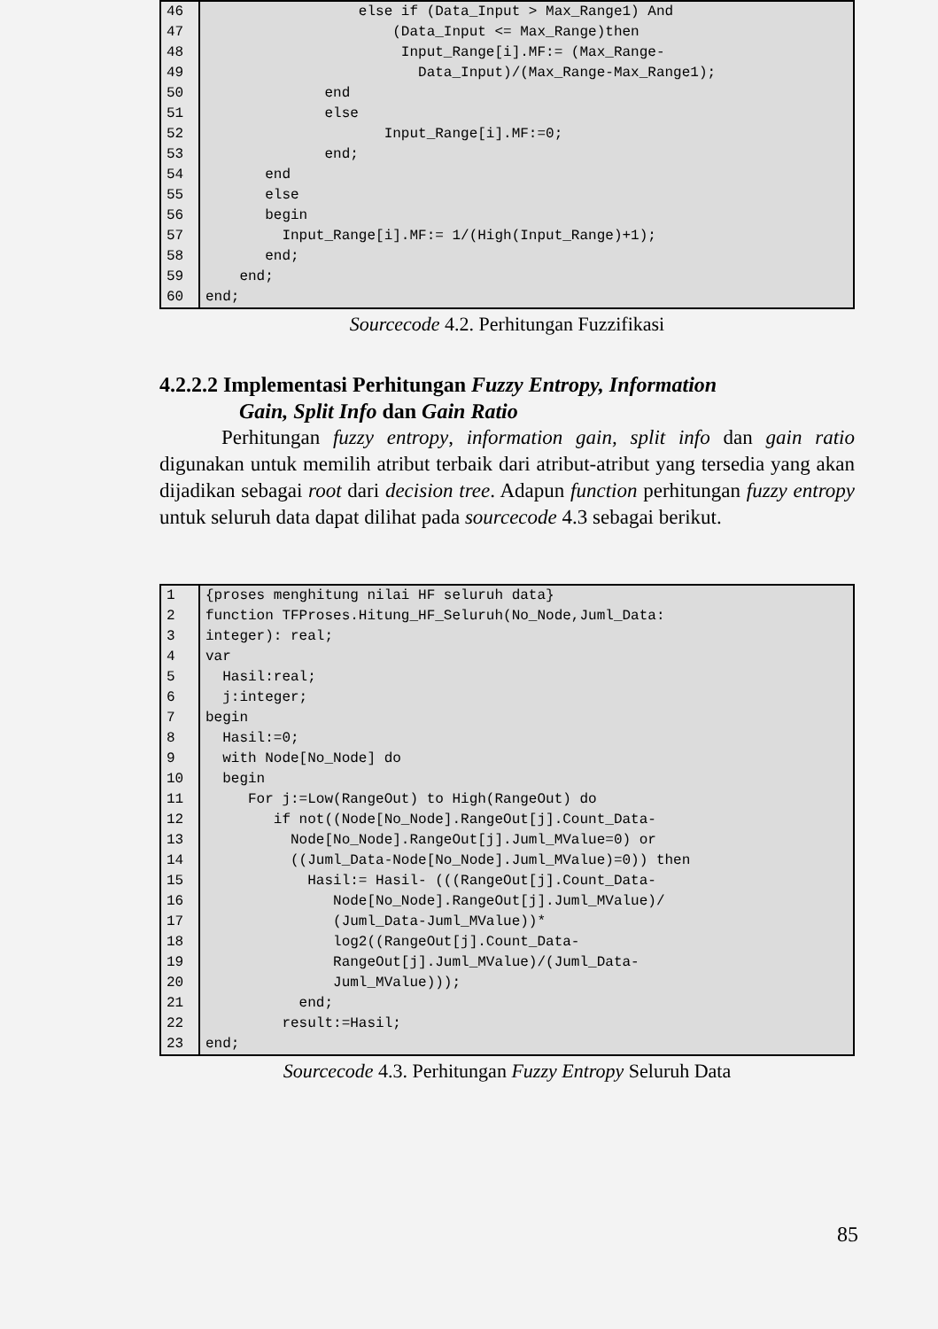| 46 | else if (Data_Input > Max_Range1) And |
| 47 | (Data_Input <= Max_Range)then |
| 48 | Input_Range[i].MF:= (Max_Range- |
| 49 | Data_Input)/(Max_Range-Max_Range1); |
| 50 | end |
| 51 | else |
| 52 | Input_Range[i].MF:=0; |
| 53 | end; |
| 54 | end |
| 55 | else |
| 56 | begin |
| 57 | Input_Range[i].MF:= 1/(High(Input_Range)+1); |
| 58 | end; |
| 59 | end; |
| 60 | end; |
Sourcecode 4.2. Perhitungan Fuzzifikasi
4.2.2.2 Implementasi Perhitungan Fuzzy Entropy, Information
Gain, Split Info dan Gain Ratio
Perhitungan fuzzy entropy, information gain, split info dan gain ratio digunakan untuk memilih atribut terbaik dari atribut-atribut yang tersedia yang akan dijadikan sebagai root dari decision tree. Adapun function perhitungan fuzzy entropy untuk seluruh data dapat dilihat pada sourcecode 4.3 sebagai berikut.
| 1 | {proses menghitung nilai HF seluruh data} |
| 2 | function TFProses.Hitung_HF_Seluruh(No_Node,Juml_Data: |
| 3 | integer): real; |
| 4 | var |
| 5 | Hasil:real; |
| 6 | j:integer; |
| 7 | begin |
| 8 | Hasil:=0; |
| 9 | with Node[No_Node] do |
| 10 | begin |
| 11 | For j:=Low(RangeOut) to High(RangeOut) do |
| 12 | if not((Node[No_Node].RangeOut[j].Count_Data- |
| 13 | Node[No_Node].RangeOut[j].Juml_MValue=0) or |
| 14 | ((Juml_Data-Node[No_Node].Juml_MValue)=0)) then |
| 15 | Hasil:= Hasil- (((RangeOut[j].Count_Data- |
| 16 | Node[No_Node].RangeOut[j].Juml_MValue)/ |
| 17 | (Juml_Data-Juml_MValue))* |
| 18 | log2((RangeOut[j].Count_Data- |
| 19 | RangeOut[j].Juml_MValue)/(Juml_Data- |
| 20 | Juml_MValue))); |
| 21 | end; |
| 22 | result:=Hasil; |
| 23 | end; |
Sourcecode 4.3. Perhitungan Fuzzy Entropy Seluruh Data
85